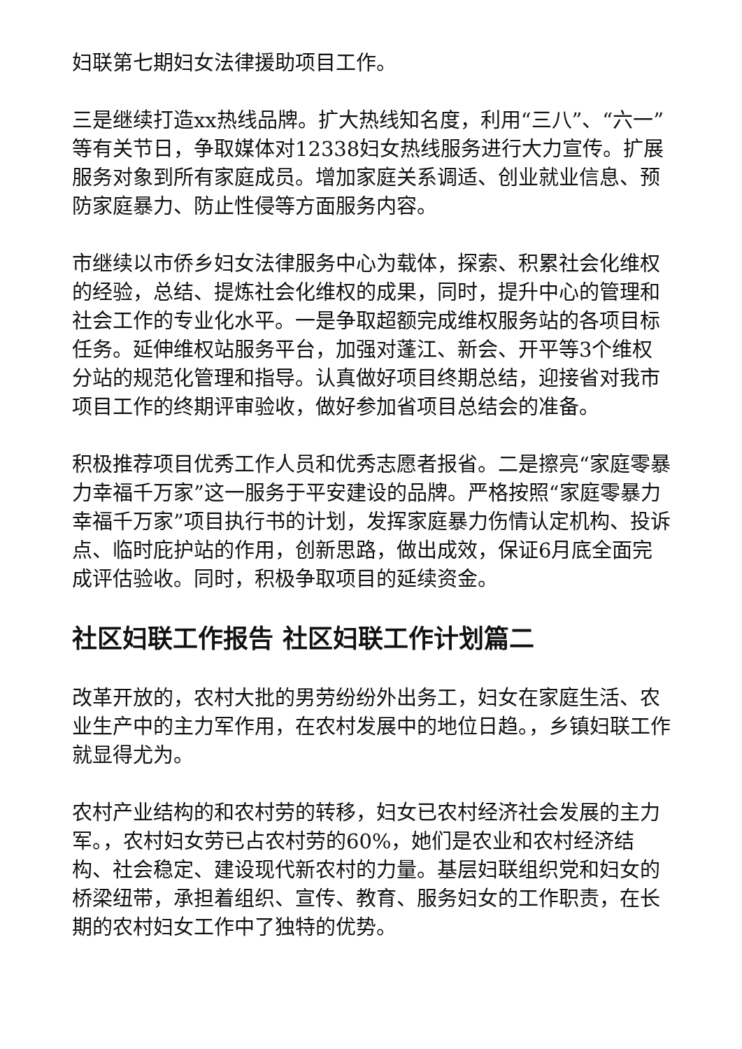妇联第七期妇女法律援助项目工作。
三是继续打造xx热线品牌。扩大热线知名度，利用“三八”、“六一”等有关节日，争取媒体对12338妇女热线服务进行大力宣传。扩展服务对象到所有家庭成员。增加家庭关系调适、创业就业信息、预防家庭暴力、防止性侵等方面服务内容。
市继续以市侨乡妇女法律服务中心为载体，探索、积累社会化维权的经验，总结、提炼社会化维权的成果，同时，提升中心的管理和社会工作的专业化水平。一是争取超额完成维权服务站的各项目标任务。延伸维权站服务平台，加强对蓬江、新会、开平等3个维权分站的规范化管理和指导。认真做好项目终期总结，迎接省对我市项目工作的终期评审验收，做好参加省项目总结会的准备。
积极推荐项目优秀工作人员和优秀志愿者报省。二是擦亮“家庭零暴力幸福千万家”这一服务于平安建设的品牌。严格按照“家庭零暴力 幸福千万家”项目执行书的计划，发挥家庭暴力伤情认定机构、投诉点、临时庇护站的作用，创新思路，做出成效，保证6月底全面完成评估验收。同时，积极争取项目的延续资金。
社区妇联工作报告 社区妇联工作计划篇二
改革开放的，农村大批的男劳纷纷外出务工，妇女在家庭生活、农业生产中的主力军作用，在农村发展中的地位日趋。，乡镇妇联工作就显得尤为。
农村产业结构的和农村劳的转移，妇女已农村经济社会发展的主力军。，农村妇女劳已占农村劳的60%，她们是农业和农村经济结构、社会稳定、建设现代新农村的力量。基层妇联组织党和妇女的桥梁纽带，承担着组织、宣传、教育、服务妇女的工作职责，在长期的农村妇女工作中了独特的优势。